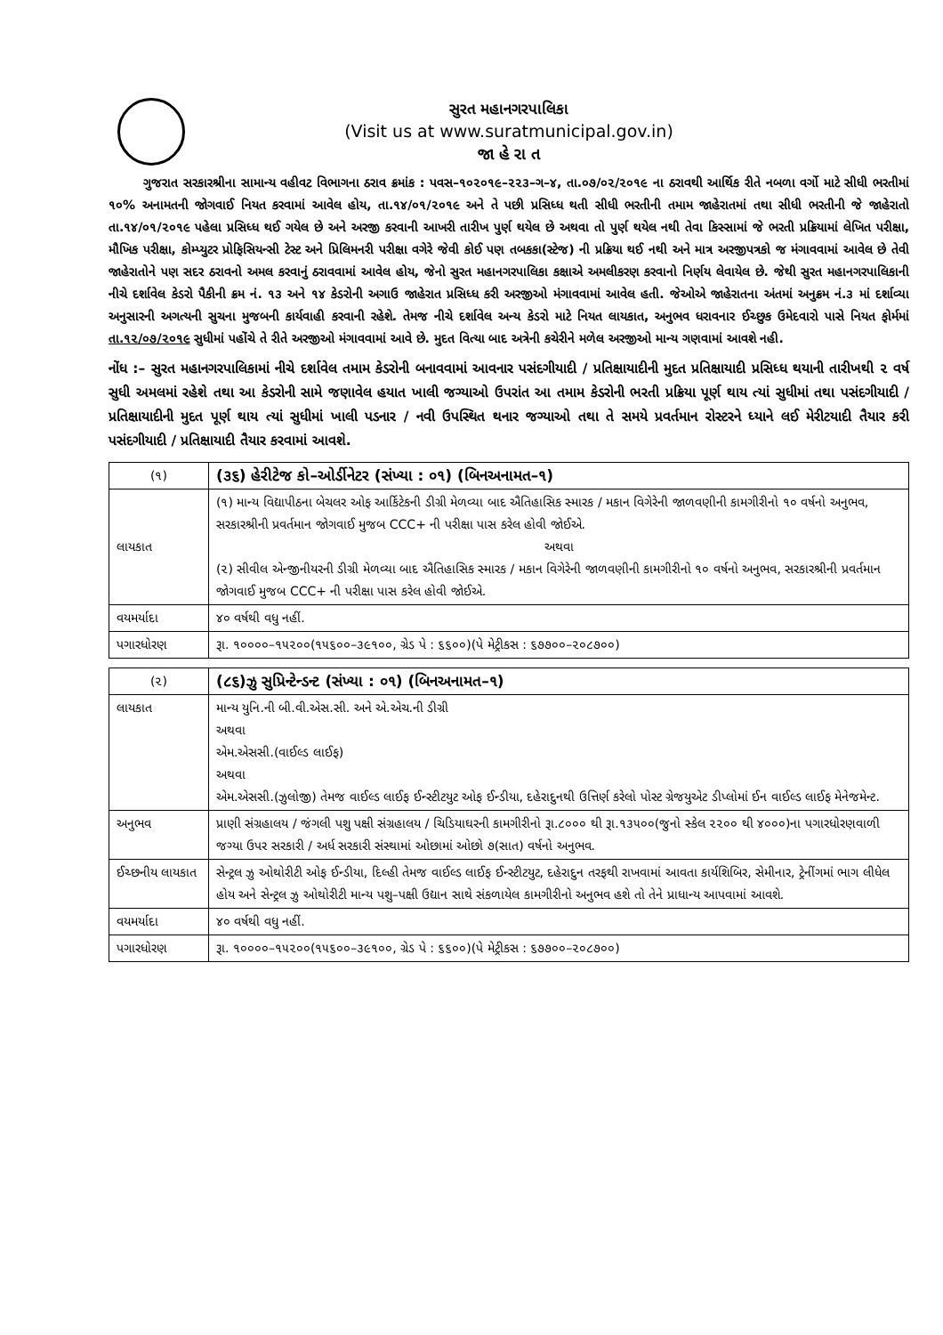સુરત મહાનગરપાલિકા
(Visit us at www.suratmunicipal.gov.in)
જા હે રા ત
ગુજરાત સરકારશ્રીના સામાન્ય વહીવટ વિભાગના ઠરાવ ક્રમાંક : પવસ–૧૦૨૦૧૯–૨૨૩–ગ–૪, તા.૦૭/૦૨/૨૦૧૯ ના ઠરાવથી આર્થિક રીતે નબળા વર્ગો માટે સીધી ભરતીમાં ૧૦% અનામતની જોગવાઈ નિયત કરવામાં આવેલ હોય, તા.૧૪/૦૧/૨૦૧૯ અને તે પછી પ્રસિધ્ધ થતી સીધી ભરતીની તમામ જાહેરાતમાં તથા સીધી ભરતીની જે જાહેરાતો તા.૧૪/૦૧/૨૦૧૯ પહેલા પ્રસિધ્ધ થઈ ગયેલ છે અને અરજી કરવાની આખરી તારીખ પુર્ણ થયેલ છે અથવા તો પુર્ણ થયેલ નથી તેવા કિસ્સામાં જે ભરતી પ્રક્રિયામાં લેખિત પરીક્ષા, મૌખિક પરીક્ષા, કોમ્પ્યુટર પ્રોફિસિયન્સી ટેસ્ટ અને પ્રિલિમનરી પરીક્ષા વગેરે જેવી કોઈ પણ તબકકા(સ્ટેજ) ની પ્રક્રિયા થઈ નથી અને માત્ર અરજીપત્રકો જ મંગાવવામાં આવેલ છે તેવી જાહેરાતોને પણ સદર ઠરાવનો અમલ કરવાનું ઠરાવવામાં આવેલ હોય, જેનો સુરત મહાનગરપાલિકા કક્ષાએ અમલીકરણ કરવાનો નિર્ણય લેવાયેલ છે. જેથી સુરત મહાનગરપાલિકાની નીચે દર્શાવેલ કેડરો પૈકીની ક્રમ નં. ૧૩ અને ૧૪ કેડરોની અગાઉ જાહેરાત પ્રસિધ્ધ કરી અરજીઓ મંગાવવામાં આવેલ હતી. જેઓએ જાહેરાતના અંતમાં અનુક્રમ નં.૩ માં દર્શાવ્યા અનુસારની અગત્યની સુચના મુજબની કાર્યવાહી કરવાની રહેશે. તેમજ નીચે દર્શાવેલ અન્ય કેડરો માટે નિયત લાયકાત, અનુભવ ધરાવનાર ઈચ્છુક ઉમેદવારો પાસે નિયત ફોર્મમાં તા.૧૨/૦૭/૨૦૧૯ સુધીમાં પહોંચે તે રીતે અરજીઓ મંગાવવામાં આવે છે. મુદત વિત્યા બાદ અત્રેની કચેરીને મળેલ અરજીઓ માન્ય ગણવામાં આવશે નહી.
નોંધ :– સુરત મહાનગરપાલિકામાં નીચે દર્શાવેલ તમામ કેડરોની બનાવવામાં આવનાર પસંદગીયાદી / પ્રતિક્ષાયાદીની મુદત પ્રતિક્ષાયાદી પ્રસિધ્ધ થયાની તારીખથી ૨ વર્ષ સુધી અમલમાં રહેશે તથા આ કેડરોની સામે જણાવેલ હયાત ખાલી જગ્યાઓ ઉપરાંત આ તમામ કેડરોની ભરતી પ્રક્રિયા પૂર્ણ થાય ત્યાં સુધીમાં તથા પસંદગીયાદી / પ્રતિક્ષાયાદીની મુદત પૂર્ણ થાય ત્યાં સુધીમાં ખાલી પડનાર / નવી ઉપસ્થિત થનાર જગ્યાઓ તથા તે સમયે પ્રવર્તમાન રોસ્ટરને ધ્યાને લઈ મેરીટયાદી તૈયાર કરી પસંદગીયાદી / પ્રતિક્ષાયાદી તૈયાર કરવામાં આવશે.
| (૧) | (૩૬) હેરીટેજ કો–ઓર્ડીનેટર (સંખ્યા : ૦૧) (બિનઅનામત–૧) |
| લાયકાત | (૧) માન્ય વિદ્યાપીઠના બેચલર ઓફ આર્કિટેકની ડીગ્રી મેળવ્યા બાદ ઐતિહાસિક સ્મારક / મકાન વિગેરેની જાળવણીની કામગીરીનો ૧૦ વર્ષનો અનુભવ, સરકારશ્રીની પ્રવર્તમાન જોગવાઈ મુજબ CCC+ ની પરીક્ષા પાસ કરેલ હોવી જોઈએ. અથવા (૨) સીવીલ એન્જીનીયરની ડીગ્રી મેળવ્યા બાદ ઐતિહાસિક સ્મારક / મકાન વિગેરેની જાળવણીની કામગીરીનો ૧૦ વર્ષનો અનુભવ, સરકારશ્રીની પ્રવર્તમાન જોગવાઈ મુજબ CCC+ ની પરીક્ષા પાસ કરેલ હોવી જોઈએ. |
| વયમર્યાદા | ૪૦ વર્ષથી વધુ નહીં. |
| પગારધોરણ | રૂા. ૧૦૦૦૦–૧૫૨૦૦(૧૫૬૦૦–૩૯૧૦૦, ગ્રેડ પે : ૬૬૦૦)(પે મેટ્રીકસ : ૬૭૭૦૦–૨૦૮૭૦૦) |
| (૨) | (૮૬)ઝુ સુપ્રિન્ટેન્ડન્ટ (સંખ્યા : ૦૧) (બિનઅનામત–૧) |
| લાયકાત | માન્ય યુનિ.ની બી.વી.એસ.સી. અને એ.એચ.ની ડીગ્રી અથવા એમ.એસસી.(વાઈલ્ડ લાઈફ) અથવા એમ.એસસી.(ઝુલોજી) તેમજ વાઈલ્ડ લાઈફ ઈન્સ્ટીટયુટ ઓફ ઈન્ડીયા, દહેરાદુનથી ઉત્તિર્ણ કરેલો પોસ્ટ ગ્રેજયુએટ ડીપ્લોમાં ઈન વાઈલ્ડ લાઈફ મેનેજમેન્ટ. |
| અનુભવ | પ્રાણી સંગ્રહાલય / જંગલી પશુ પક્ષી સંગ્રહાલય / ચિડિયાઘરની કામગીરીનો રૂા.૮૦૦૦ થી રૂા.૧૩૫૦૦(જુનો સ્કેલ ૨૨૦૦ થી ૪૦૦૦)ના પગારધોરણવાળી જગ્યા ઉપર સરકારી / અર્ધ સરકારી સંસ્થામાં ઓછામાં ઓછો ૭(સાત) વર્ષનો અનુભવ. |
| ઈચ્છનીય લાયકાત | સેન્ટ્રલ ઝુ ઓથોરીટી ઓફ ઈન્ડીયા, દિલ્હી તેમજ વાઈલ્ડ લાઈફ ઈન્સ્ટીટયુટ, દહેરાદુન તરફથી રાખવામાં આવતા કાર્યશિબિર, સેમીનાર, ટ્રેનીંગમાં ભાગ લીધેલ હોય અને સેન્ટ્રલ ઝુ ઓથોરીટી માન્ય પશુ–પક્ષી ઉદ્યાન સાથે સંકળાયેલ કામગીરીનો અનુભવ હશે તો તેને પ્રાધાન્ય આપવામાં આવશે. |
| વયમર્યાદા | ૪૦ વર્ષથી વધુ નહીં. |
| પગારધોરણ | રૂા. ૧૦૦૦૦–૧૫૨૦૦(૧૫૬૦૦–૩૯૧૦૦, ગ્રેડ પે : ૬૬૦૦)(પે મેટ્રીકસ : ૬૭૭૦૦–૨૦૮૭૦૦) |